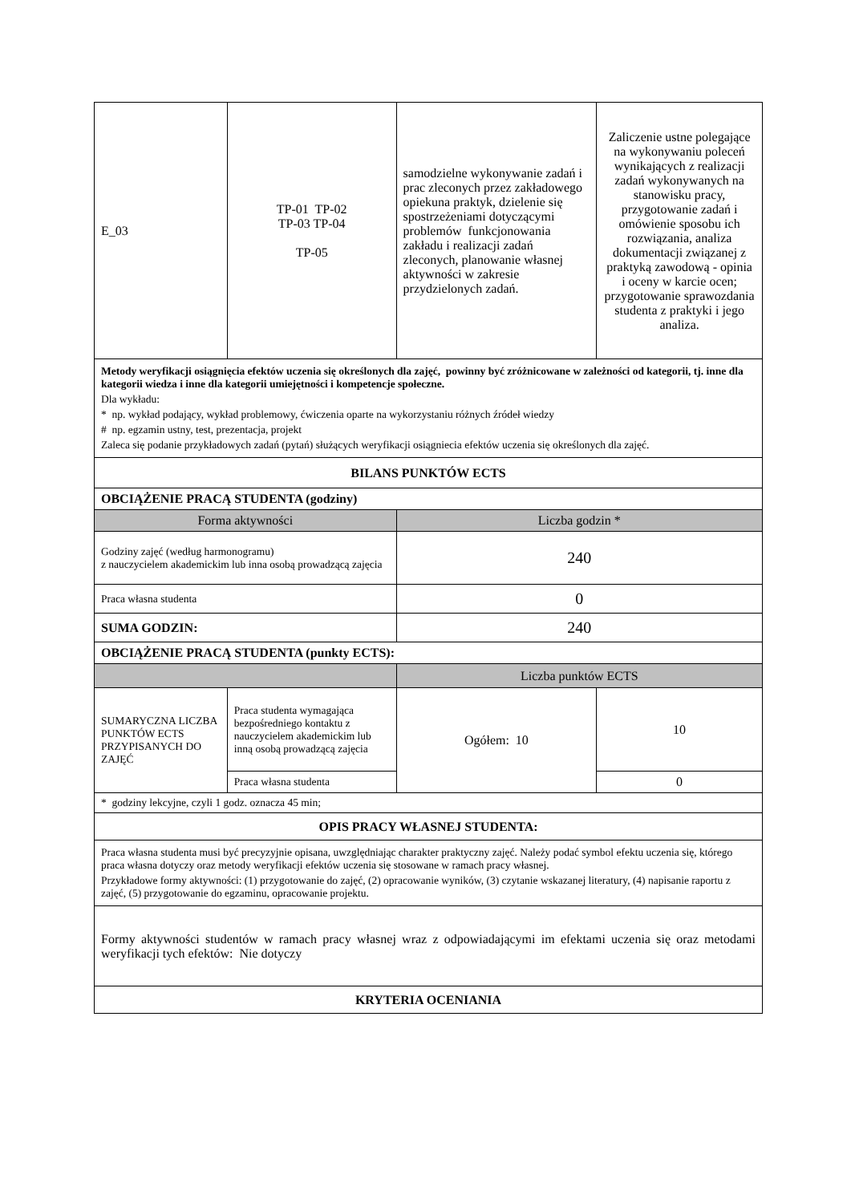| E_03 | TP-01 TP-02 TP-03 TP-04 TP-05 | samodzielne wykonywanie zadań i prac zleconych przez zakładowego opiekuna praktyk, dzielenie się spostrzeżeniami dotyczącymi problemów funkcjonowania zakładu i realizacji zadań zleconych, planowanie własnej aktywności w zakresie przydzielonych zadań. | Zaliczenie ustne polegające na wykonywaniu poleceń wynikających z realizacji zadań wykonywanych na stanowisku pracy, przygotowanie zadań i omówienie sposobu ich rozwiązania, analiza dokumentacji związanej z praktyką zawodową - opinia i oceny w karcie ocen; przygotowanie sprawozdania studenta z praktyki i jego analiza. |
| Metody weryfikacji osiągnięcia efektów uczenia się określonych dla zajęć, powinny być zróżnicowane w zależności od kategorii, tj. inne dla kategorii wiedza i inne dla kategorii umiejętności i kompetencje społeczne. Dla wykładu: * np. wykład podający, wykład problemowy, ćwiczenia oparte na wykorzystaniu różnych źródeł wiedzy # np. egzamin ustny, test, prezentacja, projekt Zaleca się podanie przykładowych zadań (pytań) służących weryfikacji osiągniecia efektów uczenia się określonych dla zajęć. | | | |
| BILANS PUNKTÓW ECTS | | | |
| OBCIĄŻENIE PRACĄ STUDENTA (godziny) | | | |
| Forma aktywności | | Liczba godzin * | |
| Godziny zajęć (według harmonogramu) z nauczycielem akademickim lub inna osobą prowadzącą zajęcia | | 240 | |
| Praca własna studenta | | 0 | |
| SUMA GODZIN: | | 240 | |
| OBCIĄŻENIE PRACĄ STUDENTA (punkty ECTS): | | | |
| | | Liczba punktów ECTS | |
| SUMARYCZNA LICZBA PUNKTÓW ECTS PRZYPISANYCH DO ZAJĘĆ | Praca studenta wymagająca bezpośredniego kontaktu z nauczycielem akademickim lub inną osobą prowadzącą zajęcia | Ogółem: 10 | 10 |
| | Praca własna studenta | | 0 |
| * godziny lekcyjne, czyli 1 godz. oznacza 45 min; | | | |
| OPIS PRACY WŁASNEJ STUDENTA: | | | |
| Praca własna studenta musi być precyzyjnie opisana, uwzględniając charakter praktyczny zajęć. Należy podać symbol efektu uczenia się, którego praca własna dotyczy oraz metody weryfikacji efektów uczenia się stosowane w ramach pracy własnej. Przykładowe formy aktywności: (1) przygotowanie do zajęć, (2) opracowanie wyników, (3) czytanie wskazanej literatury, (4) napisanie raportu z zajęć, (5) przygotowanie do egzaminu, opracowanie projektu. | | | |
| Formy aktywności studentów w ramach pracy własnej wraz z odpowiadającymi im efektami uczenia się oraz metodami weryfikacji tych efektów: Nie dotyczy | | | |
| KRYTERIA OCENIANIA | | | |